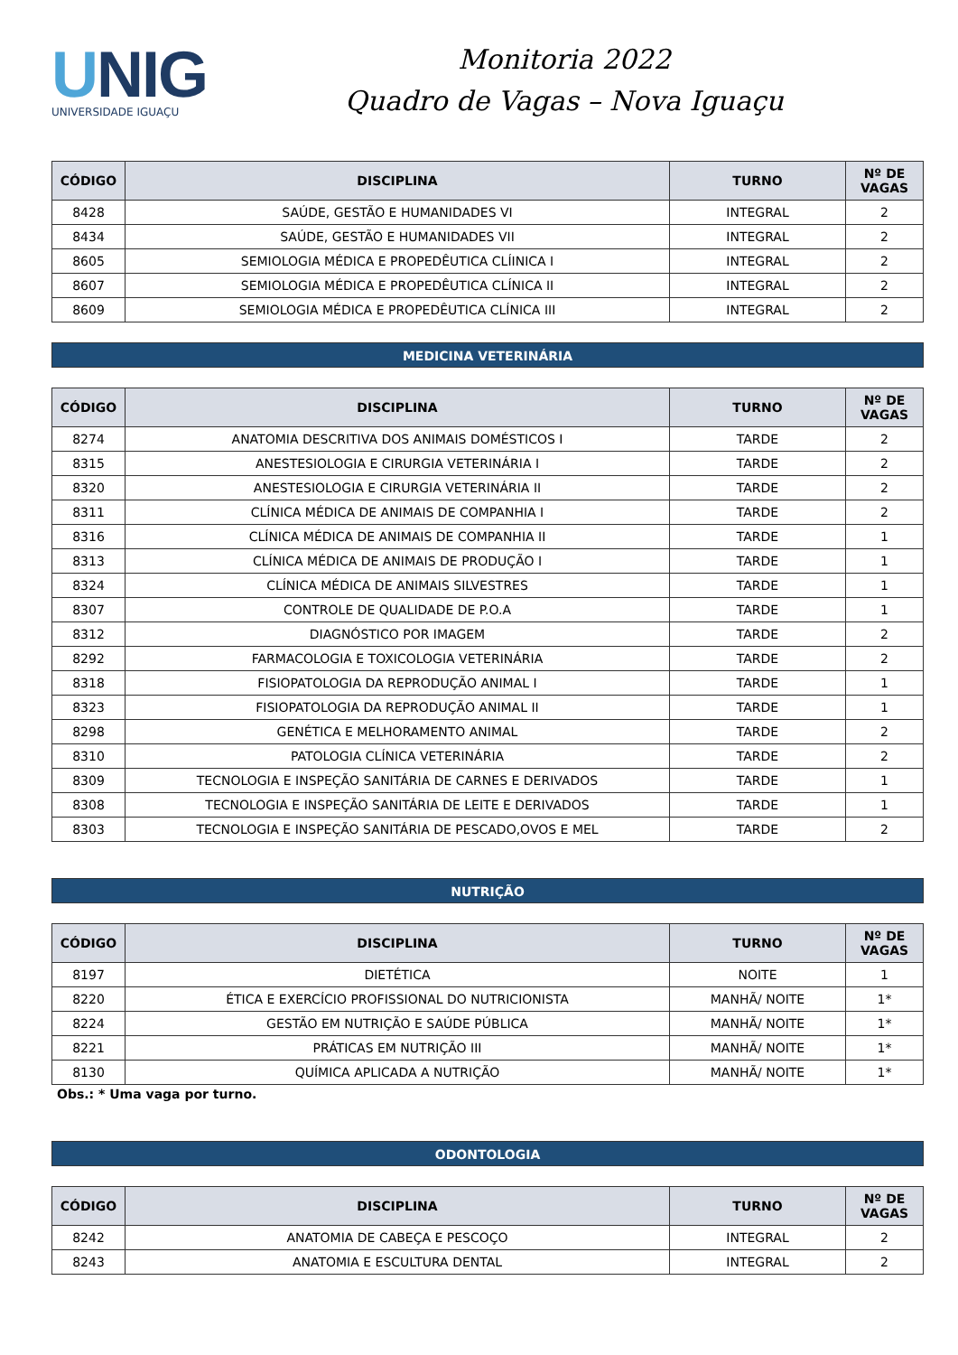UNIG
UNIVERSIDADE IGUAÇU
Monitoria 2022
Quadro de Vagas – Nova Iguaçu
| CÓDIGO | DISCIPLINA | TURNO | Nº DE VAGAS |
| --- | --- | --- | --- |
| 8428 | SAÚDE, GESTÃO E HUMANIDADES VI | INTEGRAL | 2 |
| 8434 | SAÚDE, GESTÃO E HUMANIDADES VII | INTEGRAL | 2 |
| 8605 | SEMIOLOGIA MÉDICA E PROPEDÊUTICA CLÍINICA I | INTEGRAL | 2 |
| 8607 | SEMIOLOGIA MÉDICA E PROPEDÊUTICA CLÍNICA II | INTEGRAL | 2 |
| 8609 | SEMIOLOGIA MÉDICA E PROPEDÊUTICA CLÍNICA III | INTEGRAL | 2 |
MEDICINA VETERINÁRIA
| CÓDIGO | DISCIPLINA | TURNO | Nº DE VAGAS |
| --- | --- | --- | --- |
| 8274 | ANATOMIA DESCRITIVA DOS ANIMAIS DOMÉSTICOS I | TARDE | 2 |
| 8315 | ANESTESIOLOGIA E CIRURGIA VETERINÁRIA I | TARDE | 2 |
| 8320 | ANESTESIOLOGIA E CIRURGIA VETERINÁRIA II | TARDE | 2 |
| 8311 | CLÍNICA MÉDICA DE ANIMAIS DE COMPANHIA I | TARDE | 2 |
| 8316 | CLÍNICA MÉDICA DE ANIMAIS DE COMPANHIA II | TARDE | 1 |
| 8313 | CLÍNICA MÉDICA DE ANIMAIS DE PRODUÇÃO I | TARDE | 1 |
| 8324 | CLÍNICA MÉDICA DE ANIMAIS SILVESTRES | TARDE | 1 |
| 8307 | CONTROLE DE QUALIDADE DE P.O.A | TARDE | 1 |
| 8312 | DIAGNÓSTICO POR IMAGEM | TARDE | 2 |
| 8292 | FARMACOLOGIA E TOXICOLOGIA VETERINÁRIA | TARDE | 2 |
| 8318 | FISIOPATOLOGIA DA REPRODUÇÃO ANIMAL I | TARDE | 1 |
| 8323 | FISIOPATOLOGIA DA REPRODUÇÃO ANIMAL II | TARDE | 1 |
| 8298 | GENÉTICA E MELHORAMENTO ANIMAL | TARDE | 2 |
| 8310 | PATOLOGIA CLÍNICA VETERINÁRIA | TARDE | 2 |
| 8309 | TECNOLOGIA E INSPEÇÃO SANITÁRIA DE CARNES E DERIVADOS | TARDE | 1 |
| 8308 | TECNOLOGIA E INSPEÇÃO SANITÁRIA DE LEITE E DERIVADOS | TARDE | 1 |
| 8303 | TECNOLOGIA E INSPEÇÃO SANITÁRIA DE PESCADO,OVOS E MEL | TARDE | 2 |
NUTRIÇÃO
| CÓDIGO | DISCIPLINA | TURNO | Nº DE VAGAS |
| --- | --- | --- | --- |
| 8197 | DIETÉTICA | NOITE | 1 |
| 8220 | ÉTICA E EXERCÍCIO PROFISSIONAL DO NUTRICIONISTA | MANHÃ/ NOITE | 1* |
| 8224 | GESTÃO EM NUTRIÇÃO E SAÚDE PÚBLICA | MANHÃ/ NOITE | 1* |
| 8221 | PRÁTICAS EM NUTRIÇÃO III | MANHÃ/ NOITE | 1* |
| 8130 | QUÍMICA APLICADA A NUTRIÇÃO | MANHÃ/ NOITE | 1* |
Obs.: * Uma vaga por turno.
ODONTOLOGIA
| CÓDIGO | DISCIPLINA | TURNO | Nº DE VAGAS |
| --- | --- | --- | --- |
| 8242 | ANATOMIA DE CABEÇA E PESCOÇO | INTEGRAL | 2 |
| 8243 | ANATOMIA E ESCULTURA DENTAL | INTEGRAL | 2 |